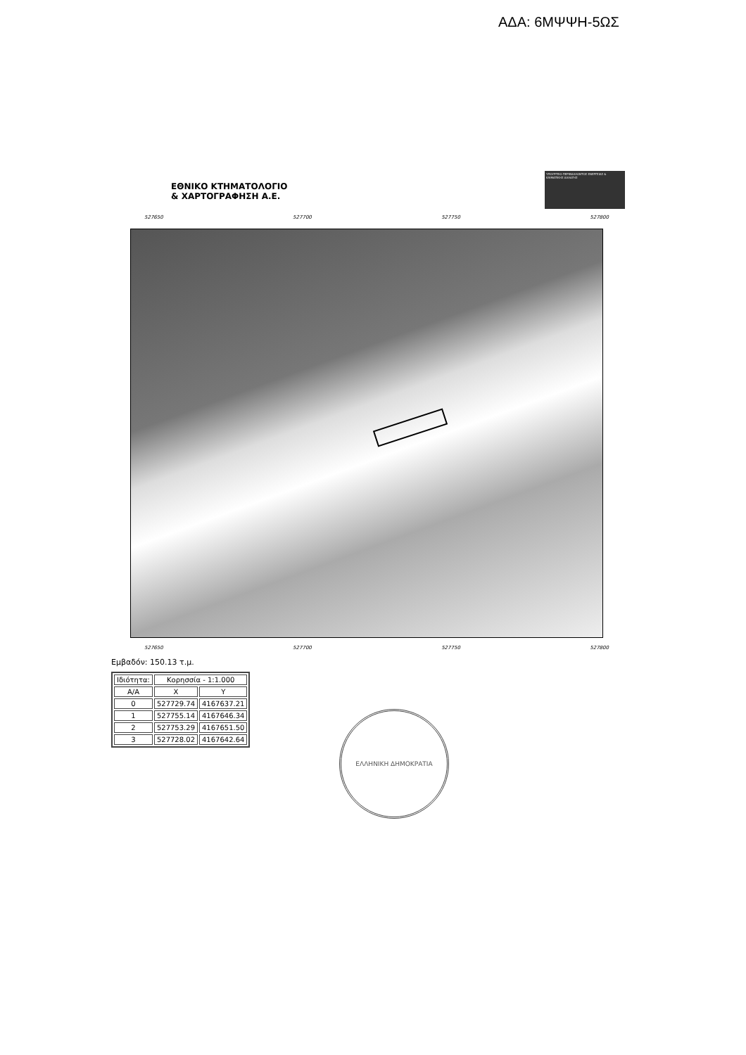ΑΔΑ: 6ΜΨΨΗ-5ΩΣ
ΕΘΝΙΚΟ ΚΤΗΜΑΤΟΛΟΓΙΟ
& ΧΑΡΤΟΓΡΑΦΗΣΗ Α.Ε.
ΥΠΟΥΡΓΕΙΟ ΠΕΡΙΒΑΛΛΟΝΤΟΣ ΕΝΕΡΓΕΙΑΣ & ΚΛΙΜΑΤΙΚΗΣ ΑΛΛΑΓΗΣ
527650 527700 527750 527800
527650 527700 527750 527800
Εμβαδόν: 150.13 τ.μ.
| Ιδιότητα: | Κορησσία - 1:1.000 | |
| --- | --- | --- |
| Α/Α | X | Y |
| 0 | 527729.74 | 4167637.21 |
| 1 | 527755.14 | 4167646.34 |
| 2 | 527753.29 | 4167651.50 |
| 3 | 527728.02 | 4167642.64 |
ΕΛΛΗΝΙΚΗ ΔΗΜΟΚΡΑΤΙΑ